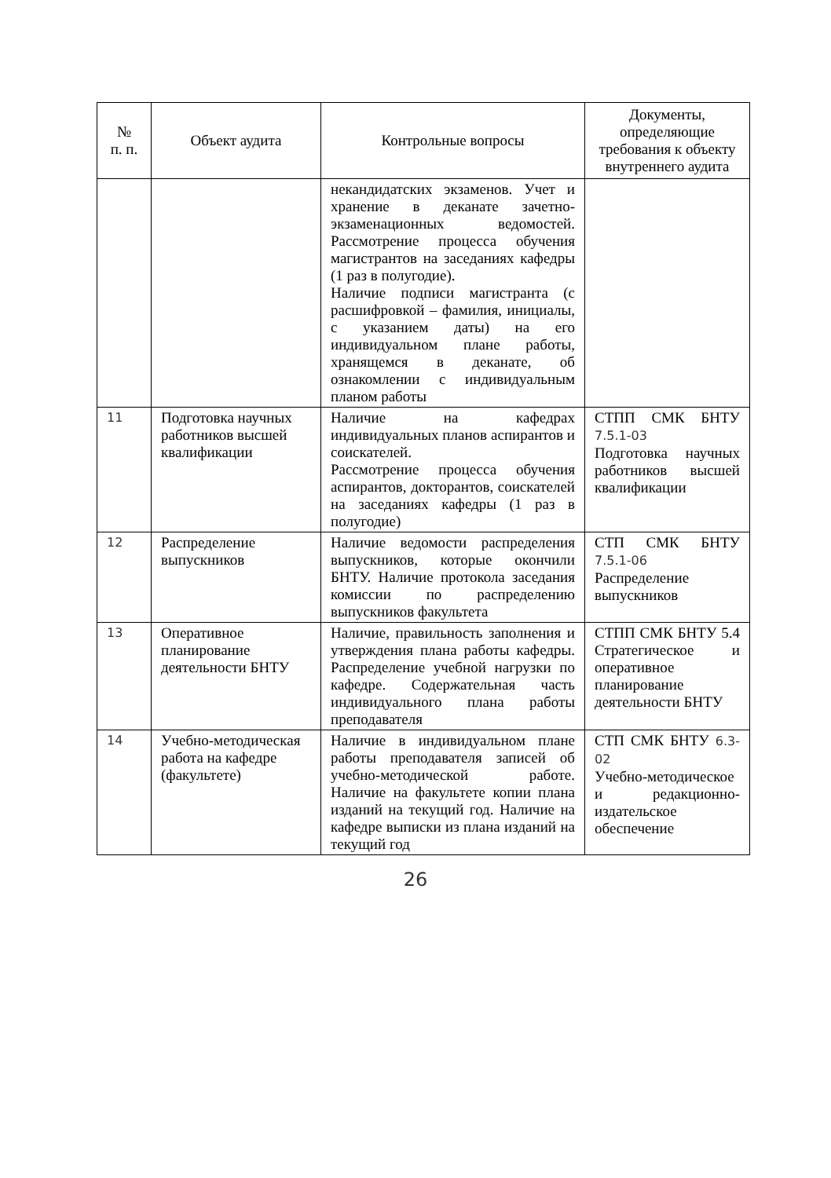| № п. п. | Объект аудита | Контрольные вопросы | Документы, определяющие требования к объекту внутреннего аудита |
| --- | --- | --- | --- |
| | | некандидатских экзаменов. Учет и хранение в деканате зачетно-экзаменационных ведомостей. Рассмотрение процесса обучения магистрантов на заседаниях кафедры (1 раз в полугодие). Наличие подписи магистранта (с расшифровкой – фамилия, инициалы, с указанием даты) на его индивидуальном плане работы, хранящемся в деканате, об ознакомлении с индивидуальным планом работы | |
| 11 | Подготовка научных работников высшей квалификации | Наличие на кафедрах индивидуальных планов аспирантов и соискателей. Рассмотрение процесса обучения аспирантов, докторантов, соискателей на заседаниях кафедры (1 раз в полугодие) | СТПП СМК БНТУ 7.5.1-03 Подготовка научных работников высшей квалификации |
| 12 | Распределение выпускников | Наличие ведомости распределения выпускников, которые окончили БНТУ. Наличие протокола заседания комиссии по распределению выпускников факультета | СТП СМК БНТУ 7.5.1-06 Распределение выпускников |
| 13 | Оперативное планирование деятельности БНТУ | Наличие, правильность заполнения и утверждения плана работы кафедры. Распределение учебной нагрузки по кафедре. Содержательная часть индивидуального плана работы преподавателя | СТПП СМК БНТУ 5.4 Стратегическое и оперативное планирование деятельности БНТУ |
| 14 | Учебно-методическая работа на кафедре (факультете) | Наличие в индивидуальном плане работы преподавателя записей об учебно-методической работе. Наличие на факультете копии плана изданий на текущий год. Наличие на кафедре выписки из плана изданий на текущий год | СТП СМК БНТУ 6.3-02 Учебно-методическое и редакционно-издательское обеспечение |
26